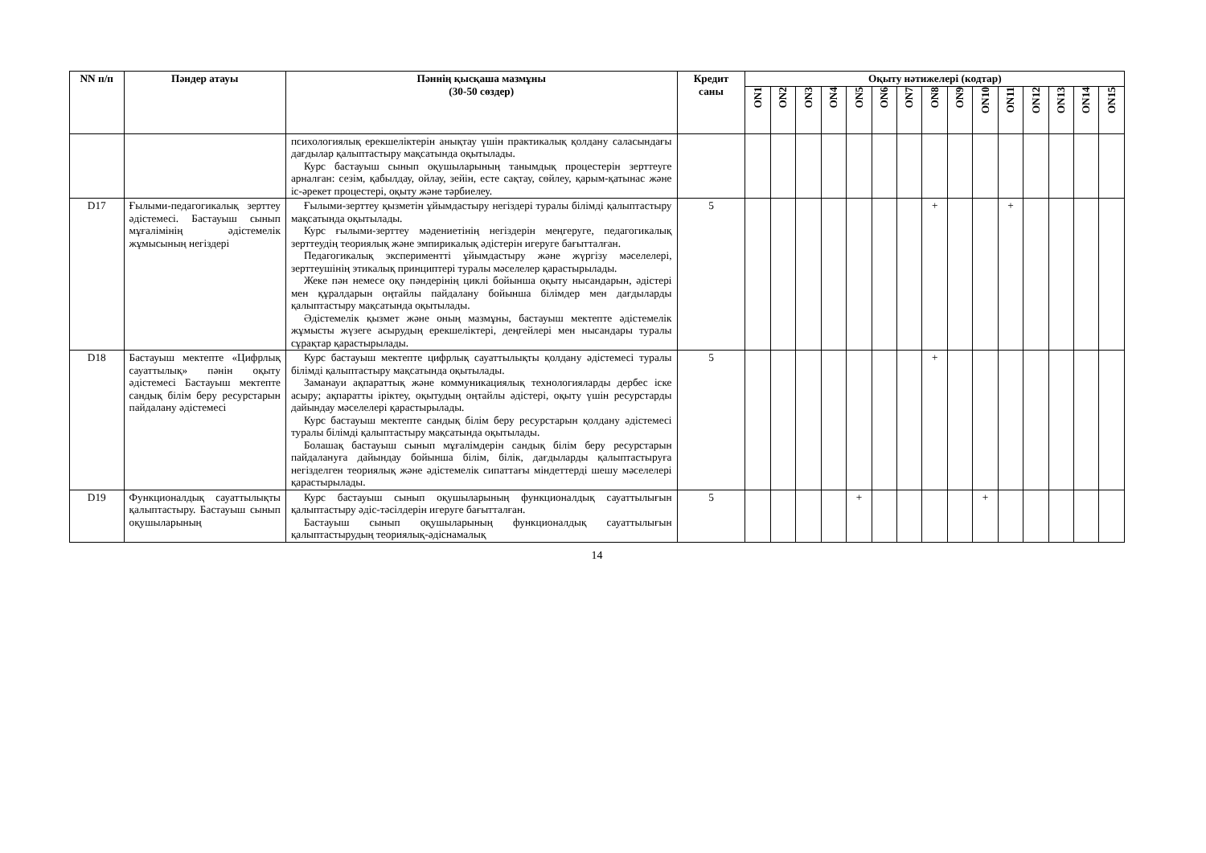| NN п/п | Пәндер атауы | Пәннің қысқаша мазмұны (30-50 сөздер) | Кредит саны | Оқыту нәтижелері (кодтар) | | | | | | | | | | | | | | |
| --- | --- | --- | --- | --- | --- | --- | --- | --- | --- | --- | --- | --- | --- | --- | --- | --- | --- | --- |
| | | | | ON1 | ON2 | ON3 | ON4 | ON5 | ON6 | ON7 | ON8 | ON9 | ON10 | ON11 | ON12 | ON13 | ON14 | ON15 |
| | | психологиялық ерекшеліктерін анықтау үшін практикалық қолдану саласындағы дағдылар қалыптастыру мақсатында оқытылады. Курс бастауыш сынып оқушыларының танымдық процестерін зерттеуге арналған: сезім, қабылдау, ойлау, зейін, есте сақтау, сөйлеу, қарым-қатынас және іс-әрекет процестері, оқыту және тәрбиелеу. | | | | | | | | | | | | | | | | |
| D17 | Ғылыми-педагогикалық зерттеу әдістемесі. Бастауыш сынып мұғалімінің әдістемелік жұмысының негіздері | Ғылыми-зерттеу қызметін ұйымдастыру негіздері туралы білімді қалыптастыру мақсатында оқытылады. Курс ғылыми-зерттеу мәдениетінің негіздерін меңгеруге, педагогикалық зерттеудің теориялық және эмпирикалық әдістерін игеруге бағытталған. Педагогикалық экспериментті ұйымдастыру және жүргізу мәселелері, зерттеушінің этикалық принциптері туралы мәселелер қарастырылады. Жеке пән немесе оқу пәндерінің циклі бойынша оқыту нысандарын, әдістері мен құралдарын оңтайлы пайдалану бойынша білімдер мен дағдыларды қалыптастыру мақсатында оқытылады. Әдістемелік қызмет және оның мазмұны, бастауыш мектепте әдістемелік жұмысты жүзеге асырудың ерекшеліктері, деңгейлері мен нысандары туралы сұрақтар қарастырылады. | 5 | | | | | | | | + | | | + | | | | |
| D18 | Бастауыш мектепте «Цифрлық сауаттылық» пәнін оқыту әдістемесі Бастауыш мектепте сандық білім беру ресурстарын пайдалану әдістемесі | Курс бастауыш мектепте цифрлық сауаттылықты қолдану әдістемесі туралы білімді қалыптастыру мақсатында оқытылады. Заманауи ақпараттық және коммуникациялық технологияларды дербес іске асыру; ақпаратты іріктеу, оқытудың оңтайлы әдістері, оқыту үшін ресурстарды дайындау мәселелері қарастырылады. Курс бастауыш мектепте сандық білім беру ресурстарын қолдану әдістемесі туралы білімді қалыптастыру мақсатында оқытылады. Болашақ бастауыш сынып мұғалімдерін сандық білім беру ресурстарын пайдалануға дайындау бойынша білім, білік, дағдыларды қалыптастыруға негізделген теориялық және әдістемелік сипаттағы міндеттерді шешу мәселелері қарастырылады. | 5 | | | | | | | | + | | | | | | | |
| D19 | Функционалдық сауаттылықты қалыптастыру. Бастауыш сынып оқушыларының | Курс бастауыш сынып оқушыларының функционалдық сауаттылығын қалыптастыру әдіс-тәсілдерін игеруге бағытталған. Бастауыш сынып оқушыларының функционалдық сауаттылығын қалыптастырудың теориялық-әдіснамалық | 5 | | | | | + | | | | | + | | | | | |
14